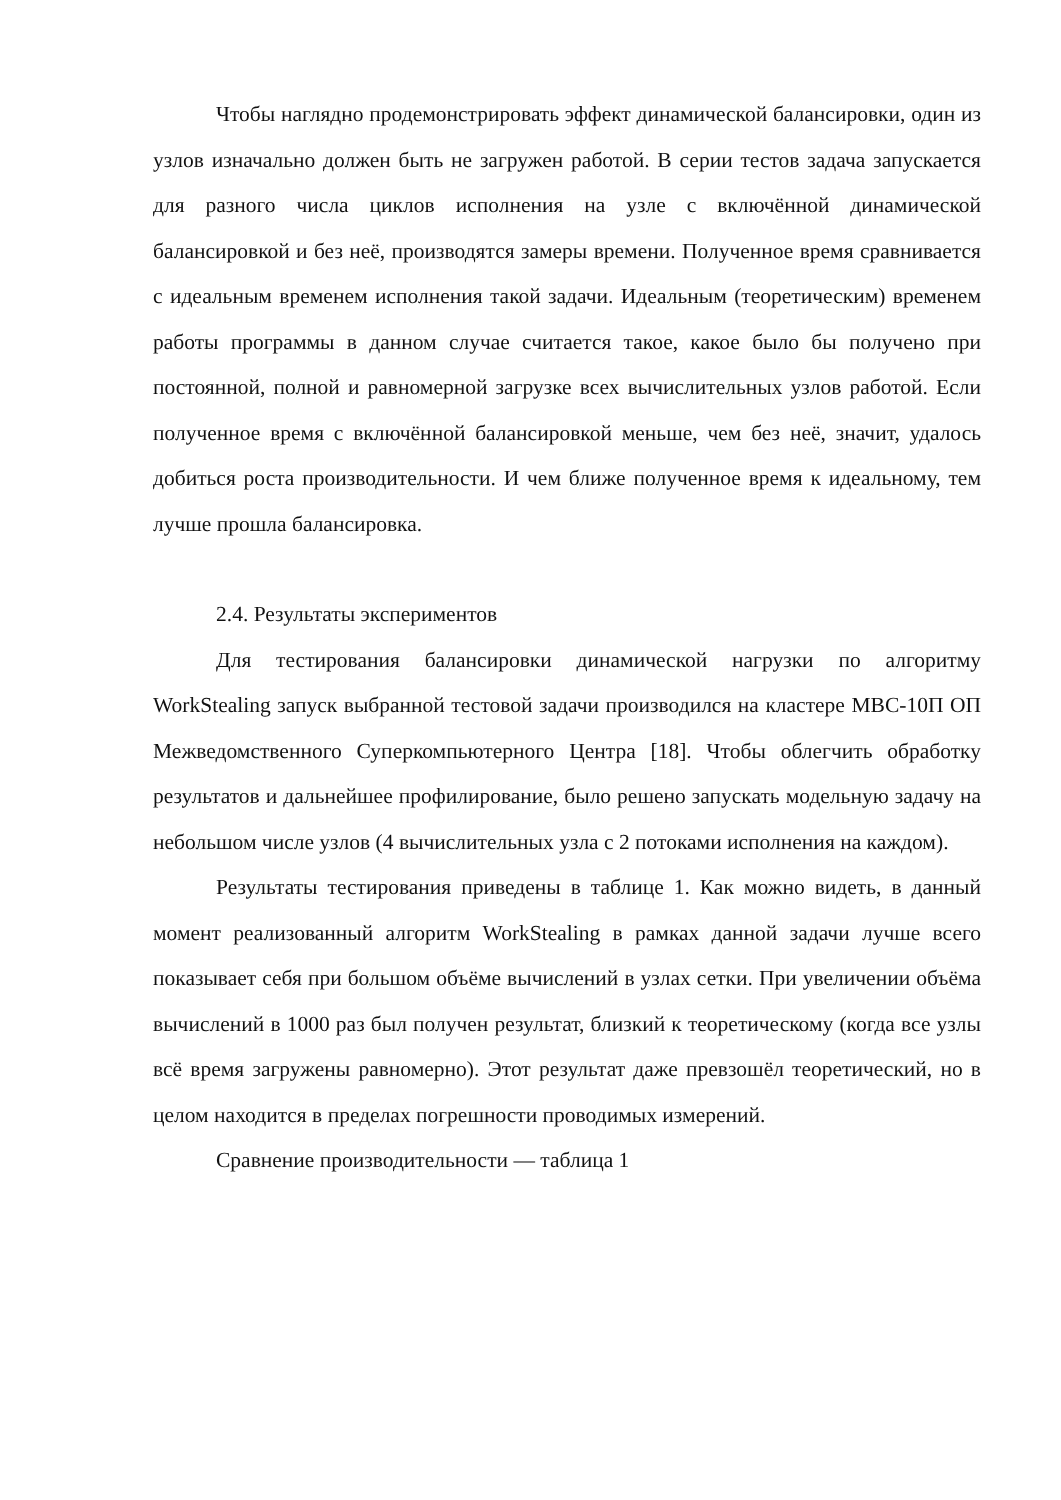Чтобы наглядно продемонстрировать эффект динамической балансировки, один из узлов изначально должен быть не загружен работой. В серии тестов задача запускается для разного числа циклов исполнения на узле с включённой динамической балансировкой и без неё, производятся замеры времени. Полученное время сравнивается с идеальным временем исполнения такой задачи. Идеальным (теоретическим) временем работы программы в данном случае считается такое, какое было бы получено при постоянной, полной и равномерной загрузке всех вычислительных узлов работой. Если полученное время с включённой балансировкой меньше, чем без неё, значит, удалось добиться роста производительности. И чем ближе полученное время к идеальному, тем лучше прошла балансировка.
2.4. Результаты экспериментов
Для тестирования балансировки динамической нагрузки по алгоритму WorkStealing запуск выбранной тестовой задачи производился на кластере МВС-10П ОП Межведомственного Суперкомпьютерного Центра [18]. Чтобы облегчить обработку результатов и дальнейшее профилирование, было решено запускать модельную задачу на небольшом числе узлов (4 вычислительных узла с 2 потоками исполнения на каждом).
Результаты тестирования приведены в таблице 1. Как можно видеть, в данный момент реализованный алгоритм WorkStealing в рамках данной задачи лучше всего показывает себя при большом объёме вычислений в узлах сетки. При увеличении объёма вычислений в 1000 раз был получен результат, близкий к теоретическому (когда все узлы всё время загружены равномерно). Этот результат даже превзошёл теоретический, но в целом находится в пределах погрешности проводимых измерений.
Сравнение производительности — таблица 1